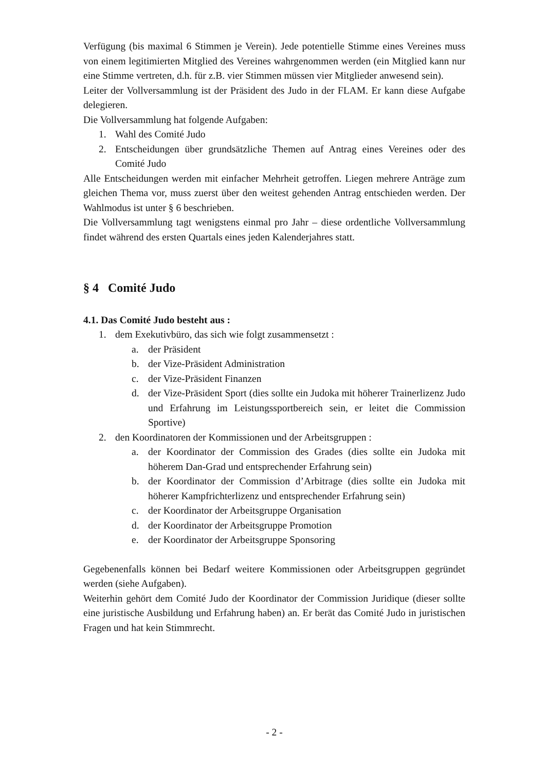Verfügung (bis maximal 6 Stimmen je Verein). Jede potentielle Stimme eines Vereines muss von einem legitimierten Mitglied des Vereines wahrgenommen werden (ein Mitglied kann nur eine Stimme vertreten, d.h. für z.B. vier Stimmen müssen vier Mitglieder anwesend sein).
Leiter der Vollversammlung ist der Präsident des Judo in der FLAM. Er kann diese Aufgabe delegieren.
Die Vollversammlung hat folgende Aufgaben:
1. Wahl des Comité Judo
2. Entscheidungen über grundsätzliche Themen auf Antrag eines Vereines oder des Comité Judo
Alle Entscheidungen werden mit einfacher Mehrheit getroffen. Liegen mehrere Anträge zum gleichen Thema vor, muss zuerst über den weitest gehenden Antrag entschieden werden. Der Wahlmodus ist unter § 6 beschrieben.
Die Vollversammlung tagt wenigstens einmal pro Jahr – diese ordentliche Vollversammlung findet während des ersten Quartals eines jeden Kalenderjahres statt.
§ 4 Comité Judo
4.1. Das Comité Judo besteht aus :
1. dem Exekutivbüro, das sich wie folgt zusammensetzt :
a. der Präsident
b. der Vize-Präsident Administration
c. der Vize-Präsident Finanzen
d. der Vize-Präsident Sport (dies sollte ein Judoka mit höherer Trainerlizenz Judo und Erfahrung im Leistungssportbereich sein, er leitet die Commission Sportive)
2. den Koordinatoren der Kommissionen und der Arbeitsgruppen :
a. der Koordinator der Commission des Grades (dies sollte ein Judoka mit höherem Dan-Grad und entsprechender Erfahrung sein)
b. der Koordinator der Commission d’Arbitrage (dies sollte ein Judoka mit höherer Kampfrichterlizenz und entsprechender Erfahrung sein)
c. der Koordinator der Arbeitsgruppe Organisation
d. der Koordinator der Arbeitsgruppe Promotion
e. der Koordinator der Arbeitsgruppe Sponsoring
Gegebenenfalls können bei Bedarf weitere Kommissionen oder Arbeitsgruppen gegründet werden (siehe Aufgaben).
Weiterhin gehört dem Comité Judo der Koordinator der Commission Juridique (dieser sollte eine juristische Ausbildung und Erfahrung haben) an. Er berät das Comité Judo in juristischen Fragen und hat kein Stimmrecht.
- 2 -